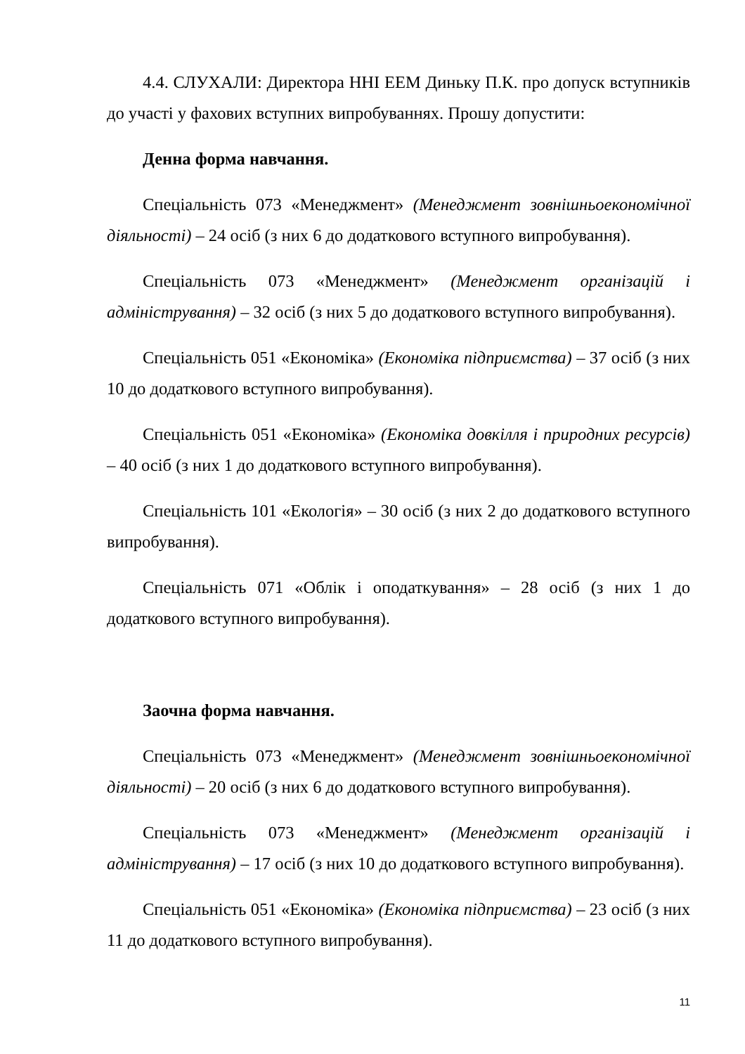4.4. СЛУХАЛИ: Директора ННІ ЕЕМ Диньку П.К. про допуск вступників до участі у фахових вступних випробуваннях. Прошу допустити:
Денна форма навчання.
Спеціальність 073 «Менеджмент» (Менеджмент зовнішньоекономічної діяльності) – 24 осіб (з них 6 до додаткового вступного випробування).
Спеціальність 073 «Менеджмент» (Менеджмент організацій і адміністрування) – 32 осіб (з них 5 до додаткового вступного випробування).
Спеціальність 051 «Економіка» (Економіка підприємства) – 37 осіб (з них 10 до додаткового вступного випробування).
Спеціальність 051 «Економіка» (Економіка довкілля і природних ресурсів) – 40 осіб (з них 1 до додаткового вступного випробування).
Спеціальність 101 «Екологія» – 30 осіб (з них 2 до додаткового вступного випробування).
Спеціальність 071 «Облік і оподаткування» – 28 осіб (з них 1 до додаткового вступного випробування).
Заочна форма навчання.
Спеціальність 073 «Менеджмент» (Менеджмент зовнішньоекономічної діяльності) – 20 осіб (з них 6 до додаткового вступного випробування).
Спеціальність 073 «Менеджмент» (Менеджмент організацій і адміністрування) – 17 осіб (з них 10 до додаткового вступного випробування).
Спеціальність 051 «Економіка» (Економіка підприємства) – 23 осіб (з них 11 до додаткового вступного випробування).
11